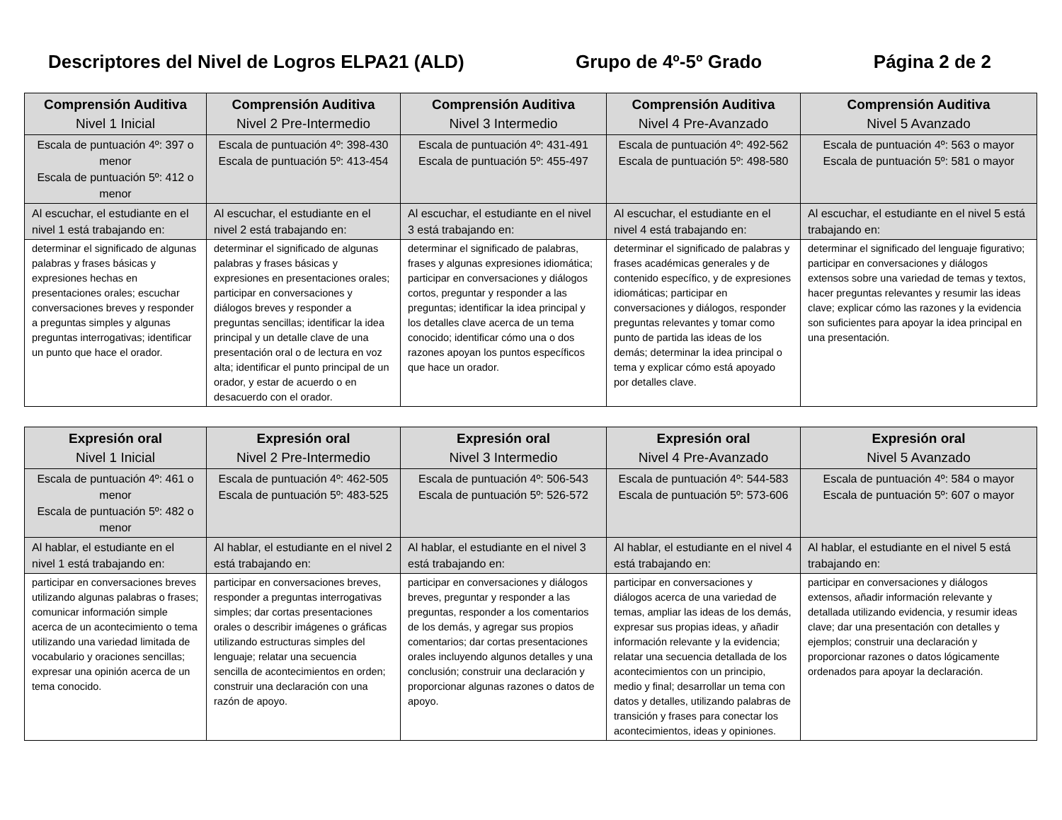Descriptores del Nivel de Logros ELPA21 (ALD) Grupo de 4º-5º Grado Página 2 de 2
| Comprensión Auditiva Nivel 1 Inicial | Comprensión Auditiva Nivel 2 Pre-Intermedio | Comprensión Auditiva Nivel 3 Intermedio | Comprensión Auditiva Nivel 4 Pre-Avanzado | Comprensión Auditiva Nivel 5 Avanzado |
| --- | --- | --- | --- | --- |
| Escala de puntuación 4º: 397 o menor Escala de puntuación 5º: 412 o menor | Escala de puntuación 4º: 398-430 Escala de puntuación 5º: 413-454 | Escala de puntuación 4º: 431-491 Escala de puntuación 5º: 455-497 | Escala de puntuación 4º: 492-562 Escala de puntuación 5º: 498-580 | Escala de puntuación 4º: 563 o mayor Escala de puntuación 5º: 581 o mayor |
| Al escuchar, el estudiante en el nivel 1 está trabajando en: | Al escuchar, el estudiante en el nivel 2 está trabajando en: | Al escuchar, el estudiante en el nivel 3 está trabajando en: | Al escuchar, el estudiante en el nivel 4 está trabajando en: | Al escuchar, el estudiante en el nivel 5 está trabajando en: |
| determinar el significado de algunas palabras y frases básicas y expresiones hechas en presentaciones orales; escuchar conversaciones breves y responder a preguntas simples y algunas preguntas interrogativas; identificar un punto que hace el orador. | determinar el significado de algunas palabras y frases básicas y expresiones en presentaciones orales; participar en conversaciones y diálogos breves y responder a preguntas sencillas; identificar la idea principal y un detalle clave de una presentación oral o de lectura en voz alta; identificar el punto principal de un orador, y estar de acuerdo o en desacuerdo con el orador. | determinar el significado de palabras, frases y algunas expresiones idiomática; participar en conversaciones y diálogos cortos, preguntar y responder a las preguntas; identificar la idea principal y los detalles clave acerca de un tema conocido; identificar cómo una o dos razones apoyan los puntos específicos que hace un orador. | determinar el significado de palabras y frases académicas generales y de contenido específico, y de expresiones idiomáticas; participar en conversaciones y diálogos, responder preguntas relevantes y tomar como punto de partida las ideas de los demás; determinar la idea principal o tema y explicar cómo está apoyado por detalles clave. | determinar el significado del lenguaje figurativo; participar en conversaciones y diálogos extensos sobre una variedad de temas y textos, hacer preguntas relevantes y resumir las ideas clave; explicar cómo las razones y la evidencia son suficientes para apoyar la idea principal en una presentación. |
| Expresión oral Nivel 1 Inicial | Expresión oral Nivel 2 Pre-Intermedio | Expresión oral Nivel 3 Intermedio | Expresión oral Nivel 4 Pre-Avanzado | Expresión oral Nivel 5 Avanzado |
| --- | --- | --- | --- | --- |
| Escala de puntuación 4º: 461 o menor Escala de puntuación 5º: 482 o menor | Escala de puntuación 4º: 462-505 Escala de puntuación 5º: 483-525 | Escala de puntuación 4º: 506-543 Escala de puntuación 5º: 526-572 | Escala de puntuación 4º: 544-583 Escala de puntuación 5º: 573-606 | Escala de puntuación 4º: 584 o mayor Escala de puntuación 5º: 607 o mayor |
| Al hablar, el estudiante en el nivel 1 está trabajando en: | Al hablar, el estudiante en el nivel 2 está trabajando en: | Al hablar, el estudiante en el nivel 3 está trabajando en: | Al hablar, el estudiante en el nivel 4 está trabajando en: | Al hablar, el estudiante en el nivel 5 está trabajando en: |
| participar en conversaciones breves utilizando algunas palabras o frases; comunicar información simple acerca de un acontecimiento o tema utilizando una variedad limitada de vocabulario y oraciones sencillas; expresar una opinión acerca de un tema conocido. | participar en conversaciones breves, responder a preguntas interrogativas simples; dar cortas presentaciones orales o describir imágenes o gráficas utilizando estructuras simples del lenguaje; relatar una secuencia sencilla de acontecimientos en orden; construir una declaración con una razón de apoyo. | participar en conversaciones y diálogos breves, preguntar y responder a las preguntas, responder a los comentarios de los demás, y agregar sus propios comentarios; dar cortas presentaciones orales incluyendo algunos detalles y una conclusión; construir una declaración y proporcionar algunas razones o datos de apoyo. | participar en conversaciones y diálogos acerca de una variedad de temas, ampliar las ideas de los demás, expresar sus propias ideas, y añadir información relevante y la evidencia; relatar una secuencia detallada de los acontecimientos con un principio, medio y final; desarrollar un tema con datos y detalles, utilizando palabras de transición y frases para conectar los acontecimientos, ideas y opiniones. | participar en conversaciones y diálogos extensos, añadir información relevante y detallada utilizando evidencia, y resumir ideas clave; dar una presentación con detalles y ejemplos; construir una declaración y proporcionar razones o datos lógicamente ordenados para apoyar la declaración. |